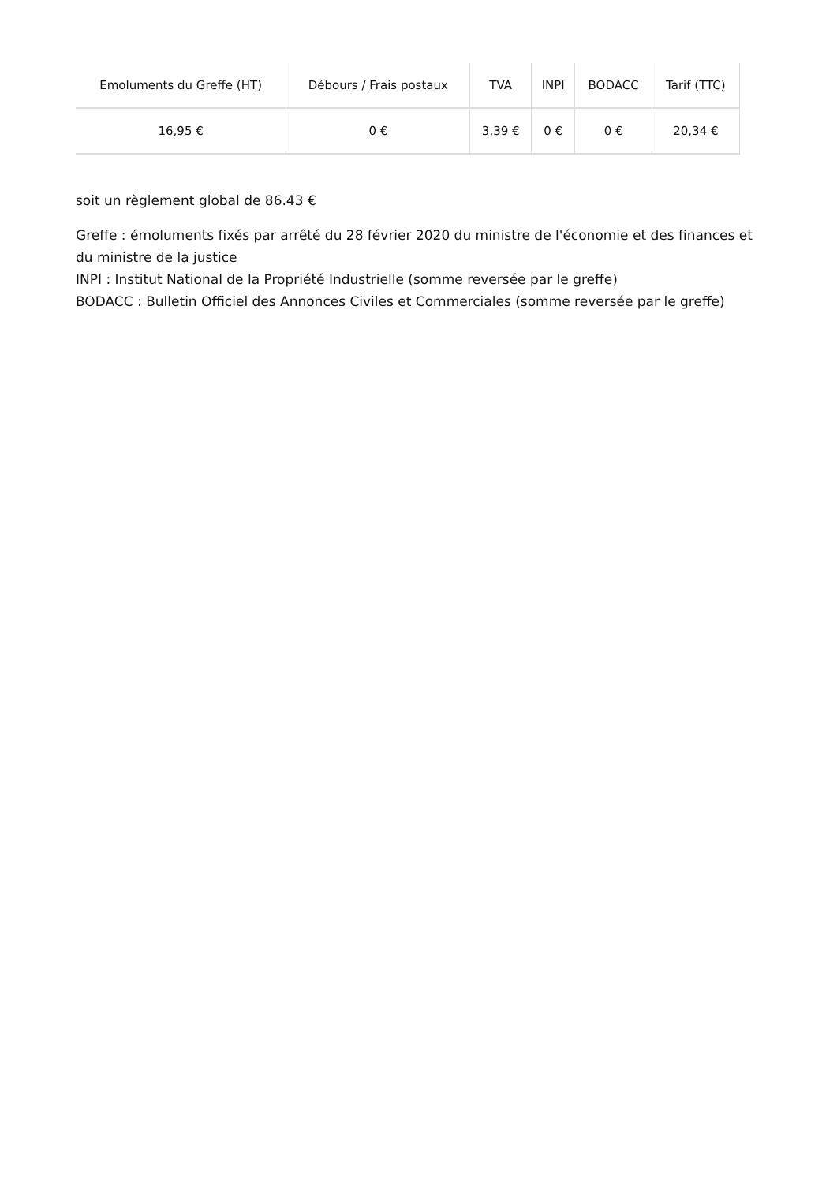| Emoluments du Greffe (HT) | Débours / Frais postaux | TVA | INPI | BODACC | Tarif (TTC) |
| --- | --- | --- | --- | --- | --- |
| 16,95 € | 0 € | 3,39 € | 0 € | 0 € | 20,34 € |
soit un règlement global de 86.43 €
Greffe : émoluments fixés par arrêté du 28 février 2020 du ministre de l'économie et des finances et du ministre de la justice
INPI : Institut National de la Propriété Industrielle (somme reversée par le greffe)
BODACC : Bulletin Officiel des Annonces Civiles et Commerciales (somme reversée par le greffe)